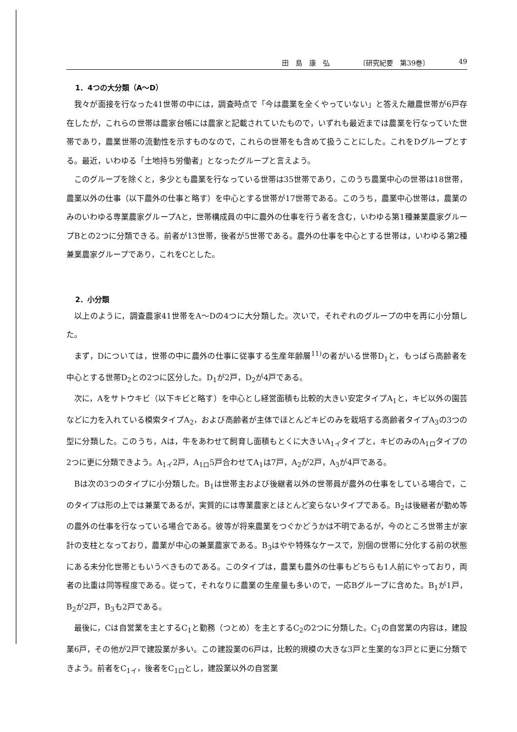田　島　康　弘 〔研究紀要　第39巻〕 49
1．4つの大分類（A～D）
我々が面接を行なった41世帯の中には，調査時点で「今は農業を全くやっていない」と答えた離農世帯が6戸存在したが，これらの世帯は農家台帳には農家と記載されていたもので，いずれも最近までは農業を行なっていた世帯であり，農業世帯の流動性を示すものなので，これらの世帯をも含めて扱うことにした。これをDグループとする。最近，いわゆる「土地持ち労働者」となったグループと言えよう。
このグループを除くと，多少とも農業を行なっている世帯は35世帯であり，このうち農業中心の世帯は18世帯，農業以外の仕事（以下農外の仕事と略す）を中心とする世帯が17世帯である。このうち，農業中心世帯は，農業のみのいわゆる専業農家グループAと，世帯構成員の中に農外の仕事を行う者を含む，いわゆる第1種兼業農家グループBとの2つに分類できる。前者が13世帯，後者が5世帯である。農外の仕事を中心とする世帯は，いわゆる第2種兼業農家グループであり，これをCとした。
2．小分類
以上のように，調査農家41世帯をA～Dの4つに大分類した。次いで，それぞれのグループの中を再に小分類した。
まず，Dについては，世帯の中に農外の仕事に従事する生産年齢層<sup>11)</sup>の者がいる世帯D<sub>1</sub>と，もっぱら高齢者を中心とする世帯D<sub>2</sub>との2つに区分した。D<sub>1</sub>が2戸，D<sub>2</sub>が4戸である。
次に，Aをサトウキビ（以下キビと略す）を中心とし経営面積も比較的大きい安定タイプA<sub>1</sub>と，キビ以外の園芸などに力を入れている模索タイプA<sub>2</sub>，および高齢者が主体でほとんどキビのみを栽培する高齢者タイプA<sub>3</sub>の3つの型に分類した。このうち，Aは，牛をあわせて飼育し面積もとくに大きいA<sub>1イ</sub>タイプと，キビのみのA<sub>1ロ</sub>タイプの2つに更に分類できよう。A<sub>1イ</sub>2戸，A<sub>1ロ</sub>5戸合わせてA<sub>1</sub>は7戸，A<sub>2</sub>が2戸，A<sub>3</sub>が4戸である。
Bは次の3つのタイプに小分類した。B<sub>1</sub>は世帯主および後継者以外の世帯員が農外の仕事をしている場合で，このタイプは形の上では兼業であるが，実質的には専業農家とほとんど変らないタイプである。B<sub>2</sub>は後継者が勤め等の農外の仕事を行なっている場合である。彼等が将来農業をつぐかどうかは不明であるが，今のところ世帯主が家計の支柱となっており，農業が中心の兼業農家である。B<sub>3</sub>はやや特殊なケースで，別個の世帯に分化する前の状態にある未分化世帯ともいうべきものである。このタイプは，農業も農外の仕事もどちらも1人前にやっており，両者の比重は同等程度である。従って，それなりに農業の生産量も多いので，一応Bグループに含めた。B<sub>1</sub>が1戸，B<sub>2</sub>が2戸，B<sub>3</sub>も2戸である。
最後に，Cは自営業を主とするC<sub>1</sub>と勤務（つとめ）を主とするC<sub>2</sub>の2つに分類した。C<sub>1</sub>の自営業の内容は，建設業6戸，その他が2戸で建設業が多い。この建設業の6戸は，比較的規模の大きな3戸と生業的な3戸とに更に分類できよう。前者をC<sub>1イ</sub>，後者をC<sub>1ロ</sub>とし，建設業以外の自営業